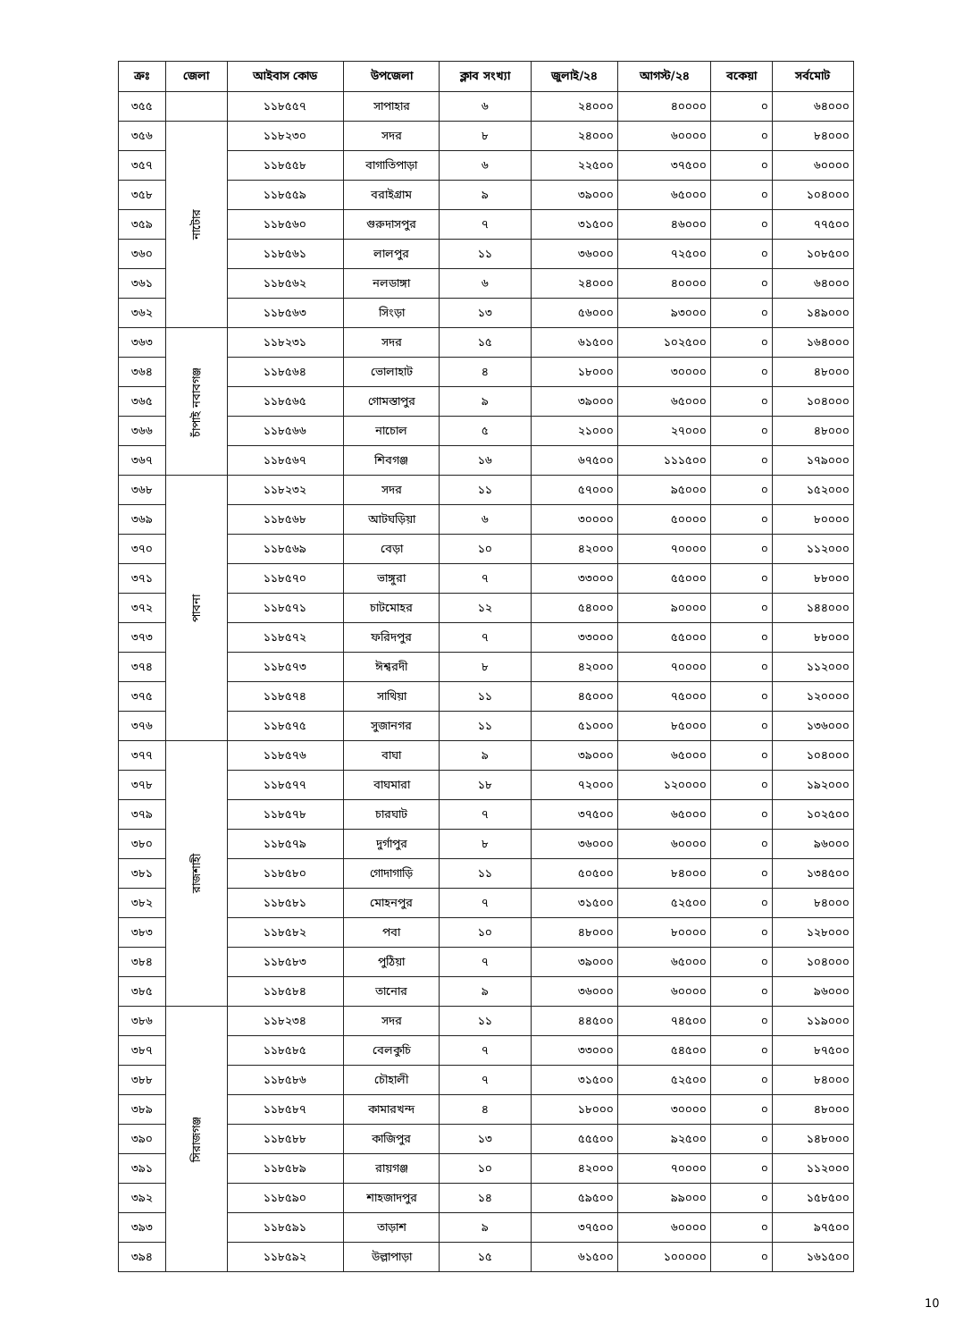| ক্রঃ | জেলা | আইবাস কোড | উপজেলা | ক্লাব সংখ্যা | জুলাই/২৪ | আগস্ট/২৪ | বকেয়া | সর্বমোট |
| --- | --- | --- | --- | --- | --- | --- | --- | --- |
| ৩৫৫ | | ১১৮৫৫৭ | সাপাহার | ৬ | ২৪০০০ | ৪০০০০ | ০ | ৬৪০০০ |
| ৩৫৬ | নাটোর | ১১৮২৩০ | সদর | ৮ | ২৪০০০ | ৬০০০০ | ০ | ৮৪০০০ |
| ৩৫৭ | | ১১৮৫৫৮ | বাগাতিপাড়া | ৬ | ২২৫০০ | ৩৭৫০০ | ০ | ৬০০০০ |
| ৩৫৮ | | ১১৮৫৫৯ | বরাইগ্রাম | ৯ | ৩৯০০০ | ৬৫০০০ | ০ | ১০৪০০০ |
| ৩৫৯ | | ১১৮৫৬০ | গুরুদাসপুর | ৭ | ৩১৫০০ | ৪৬০০০ | ০ | ৭৭৫০০ |
| ৩৬০ | | ১১৮৫৬১ | লালপুর | ১১ | ৩৬০০০ | ৭২৫০০ | ০ | ১০৮৫০০ |
| ৩৬১ | | ১১৮৫৬২ | নলডাঙ্গা | ৬ | ২৪০০০ | ৪০০০০ | ০ | ৬৪০০০ |
| ৩৬২ | | ১১৮৫৬৩ | সিংড়া | ১৩ | ৫৬০০০ | ৯৩০০০ | ০ | ১৪৯০০০ |
| ৩৬৩ | চাঁপাই নবাবগঞ্জ | ১১৮২৩১ | সদর | ১৫ | ৬১৫০০ | ১০২৫০০ | ০ | ১৬৪০০০ |
| ৩৬৪ | | ১১৮৫৬৪ | ভোলাহাট | ৪ | ১৮০০০ | ৩০০০০ | ০ | ৪৮০০০ |
| ৩৬৫ | | ১১৮৫৬৫ | গোমস্তাপুর | ৯ | ৩৯০০০ | ৬৫০০০ | ০ | ১০৪০০০ |
| ৩৬৬ | | ১১৮৫৬৬ | নাচোল | ৫ | ২১০০০ | ২৭০০০ | ০ | ৪৮০০০ |
| ৩৬৭ | | ১১৮৫৬৭ | শিবগঞ্জ | ১৬ | ৬৭৫০০ | ১১১৫০০ | ০ | ১৭৯০০০ |
| ৩৬৮ | পাবনা | ১১৮২৩২ | সদর | ১১ | ৫৭০০০ | ৯৫০০০ | ০ | ১৫২০০০ |
| ৩৬৯ | | ১১৮৫৬৮ | আটঘড়িয়া | ৬ | ৩০০০০ | ৫০০০০ | ০ | ৮০০০০ |
| ৩৭০ | | ১১৮৫৬৯ | বেড়া | ১০ | ৪২০০০ | ৭০০০০ | ০ | ১১২০০০ |
| ৩৭১ | | ১১৮৫৭০ | ভাঙ্গুরা | ৭ | ৩৩০০০ | ৫৫০০০ | ০ | ৮৮০০০ |
| ৩৭২ | | ১১৮৫৭১ | চাটমোহর | ১২ | ৫৪০০০ | ৯০০০০ | ০ | ১৪৪০০০ |
| ৩৭৩ | | ১১৮৫৭২ | ফরিদপুর | ৭ | ৩৩০০০ | ৫৫০০০ | ০ | ৮৮০০০ |
| ৩৭৪ | | ১১৮৫৭৩ | ঈশ্বরদী | ৮ | ৪২০০০ | ৭০০০০ | ০ | ১১২০০০ |
| ৩৭৫ | | ১১৮৫৭৪ | সাথিয়া | ১১ | ৪৫০০০ | ৭৫০০০ | ০ | ১২০০০০ |
| ৩৭৬ | | ১১৮৫৭৫ | সুজানগর | ১১ | ৫১০০০ | ৮৫০০০ | ০ | ১৩৬০০০ |
| ৩৭৭ | রাজশাহী | ১১৮৫৭৬ | বাঘা | ৯ | ৩৯০০০ | ৬৫০০০ | ০ | ১০৪০০০ |
| ৩৭৮ | | ১১৮৫৭৭ | বাঘমারা | ১৮ | ৭২০০০ | ১২০০০০ | ০ | ১৯২০০০ |
| ৩৭৯ | | ১১৮৫৭৮ | চারঘাট | ৭ | ৩৭৫০০ | ৬৫০০০ | ০ | ১০২৫০০ |
| ৩৮০ | | ১১৮৫৭৯ | দুর্গাপুর | ৮ | ৩৬০০০ | ৬০০০০ | ০ | ৯৬০০০ |
| ৩৮১ | | ১১৮৫৮০ | গোদাগাড়ি | ১১ | ৫০৫০০ | ৮৪০০০ | ০ | ১৩৪৫০০ |
| ৩৮২ | | ১১৮৫৮১ | মোহনপুর | ৭ | ৩১৫০০ | ৫২৫০০ | ০ | ৮৪০০০ |
| ৩৮৩ | | ১১৮৫৮২ | পবা | ১০ | ৪৮০০০ | ৮০০০০ | ০ | ১২৮০০০ |
| ৩৮৪ | | ১১৮৫৮৩ | পুঠিয়া | ৭ | ৩৯০০০ | ৬৫০০০ | ০ | ১০৪০০০ |
| ৩৮৫ | | ১১৮৫৮৪ | তানোর | ৯ | ৩৬০০০ | ৬০০০০ | ০ | ৯৬০০০ |
| ৩৮৬ | সিরাজগঞ্জ | ১১৮২৩৪ | সদর | ১১ | ৪৪৫০০ | ৭৪৫০০ | ০ | ১১৯০০০ |
| ৩৮৭ | | ১১৮৫৮৫ | বেলকুচি | ৭ | ৩৩০০০ | ৫৪৫০০ | ০ | ৮৭৫০০ |
| ৩৮৮ | | ১১৮৫৮৬ | চৌহালী | ৭ | ৩১৫০০ | ৫২৫০০ | ০ | ৮৪০০০ |
| ৩৮৯ | | ১১৮৫৮৭ | কামারখন্দ | ৪ | ১৮০০০ | ৩০০০০ | ০ | ৪৮০০০ |
| ৩৯০ | | ১১৮৫৮৮ | কাজিপুর | ১৩ | ৫৫৫০০ | ৯২৫০০ | ০ | ১৪৮০০০ |
| ৩৯১ | | ১১৮৫৮৯ | রায়গঞ্জ | ১০ | ৪২০০০ | ৭০০০০ | ০ | ১১২০০০ |
| ৩৯২ | | ১১৮৫৯০ | শাহজাদপুর | ১৪ | ৫৯৫০০ | ৯৯০০০ | ০ | ১৫৮৫০০ |
| ৩৯৩ | | ১১৮৫৯১ | তাড়াশ | ৯ | ৩৭৫০০ | ৬০০০০ | ০ | ৯৭৫০০ |
| ৩৯৪ | | ১১৮৫৯২ | উল্লাপাড়া | ১৫ | ৬১৫০০ | ১০০০০০ | ০ | ১৬১৫০০ |
10